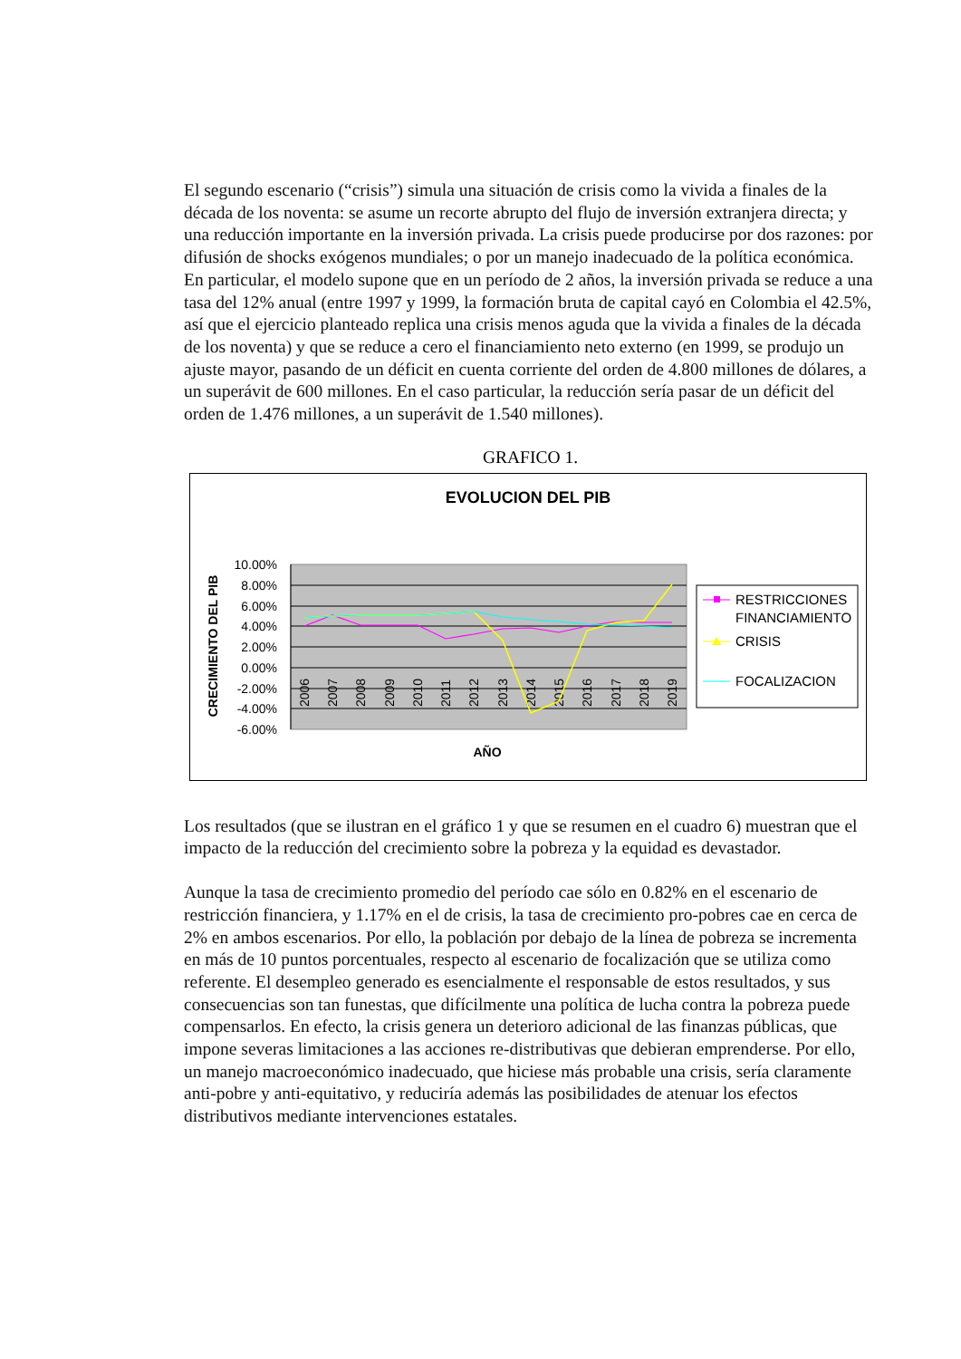El segundo escenario (“crisis”) simula una situación de crisis como la vivida a finales de la década de los noventa: se asume un recorte abrupto del flujo de inversión extranjera directa; y una reducción importante en la inversión privada. La crisis puede producirse por dos razones: por difusión de shocks exógenos mundiales; o por un manejo inadecuado de la política económica. En particular, el modelo supone que en un período de 2 años, la inversión privada se reduce a una tasa del 12% anual (entre 1997 y 1999, la formación bruta de capital cayó en Colombia el 42.5%, así que el ejercicio planteado replica una crisis menos aguda que la vivida a finales de la década de los noventa) y que se reduce a cero el financiamiento neto externo (en 1999, se produjo un ajuste mayor, pasando de un déficit en cuenta corriente del orden de 4.800 millones de dólares, a un superávit de 600 millones. En el caso particular, la reducción sería pasar de un déficit del orden de 1.476 millones, a un superávit de 1.540 millones).
GRAFICO 1.
EVOLUCION DEL PIB
10.00%
8.00%
6.00%
4.00%
2.00%
0.00%
-2.00%
-4.00%
-6.00%
CRECIMIENTO DEL PIB
2006
2007
2008
2009
2010
2011
2012
2013
2014
2015
2016
2017
2018
2019
AÑO
RESTRICCIONES
FINANCIAMIENTO
CRISIS
FOCALIZACION
Los resultados (que se ilustran en el gráfico 1 y que se resumen en el cuadro 6) muestran que el impacto de la reducción del crecimiento sobre la pobreza y la equidad es devastador.
Aunque la tasa de crecimiento promedio del período cae sólo en 0.82% en el escenario de restricción financiera, y 1.17% en el de crisis, la tasa de crecimiento pro-pobres cae en cerca de 2% en ambos escenarios. Por ello, la población por debajo de la línea de pobreza se incrementa en más de 10 puntos porcentuales, respecto al escenario de focalización que se utiliza como referente. El desempleo generado es esencialmente el responsable de estos resultados, y sus consecuencias son tan funestas, que difícilmente una política de lucha contra la pobreza puede compensarlos. En efecto, la crisis genera un deterioro adicional de las finanzas públicas, que impone severas limitaciones a las acciones re-distributivas que debieran emprenderse. Por ello, un manejo macroeconómico inadecuado, que hiciese más probable una crisis, sería claramente anti-pobre y anti-equitativo, y reduciría además las posibilidades de atenuar los efectos distributivos mediante intervenciones estatales.